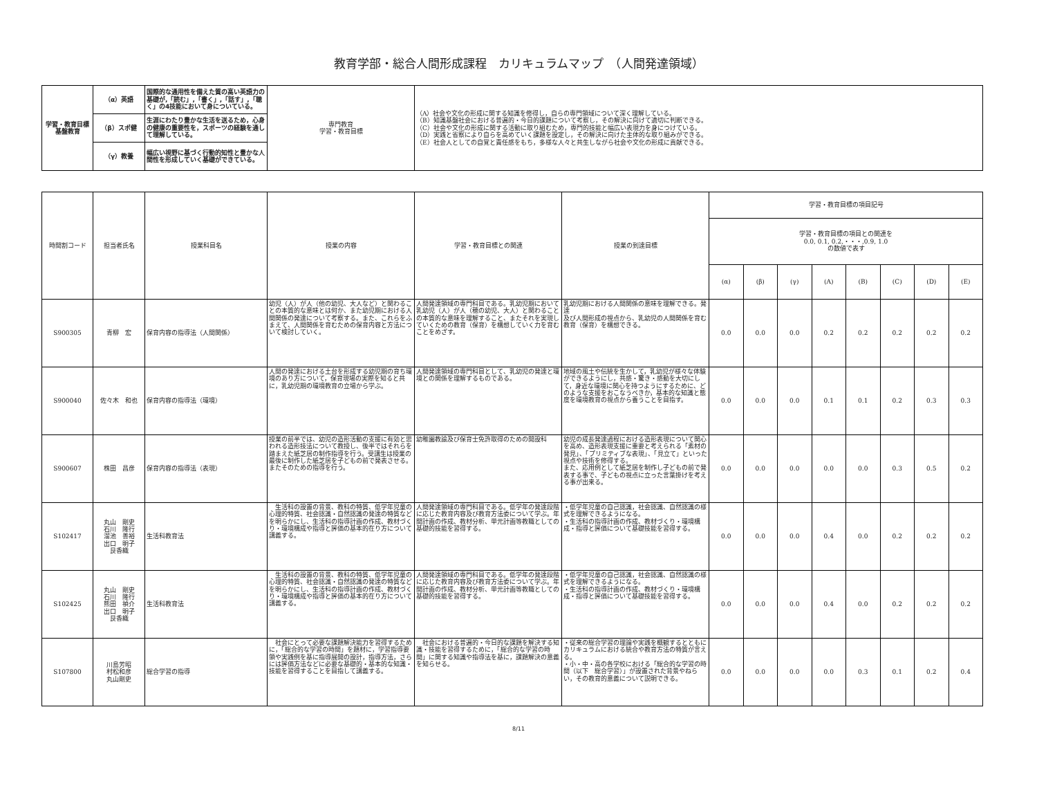教育学部・総合人間形成課程　カリキュラムマップ　（人間発達領域）
| 学習・教育目標 基盤教育 | （α）英語 | 国際的な通用性を備えた質の高い英語力の基礎が,「読む」,「書く」,「話す」,「聴く」の4技能において身についている。 | 専門教育 学習・教育目標 | （A）社会や文化の形成に関する知識を修得し，自らの専門領域について深く理解している。 （B）知識基盤社会における普遍的・今日的課題について考察し，その解決に向けて適切に判断できる。 （C）社会や文化の形成に関する活動に取り組むため，専門的技能と幅広い表現力を身につけている。 （D）実践と省察により自らを高めていく課題を設定し，その解決に向けた主体的な取り組みができる。 （E）社会人としての自覚と責任感をもち，多様な人々と共生しながら社会や文化の形成に貢献できる。 |
| | （β）スポ健 | 生涯にわたり豊かな生活を送るため，心身の健康の重要性を，スポーツの経験を通して理解している。 | | |
| | （γ）教養 | 幅広い視野に基づく行動的知性と豊かな人間性を形成していく基礎ができている。 | | |
| 時間割コード | 担当者氏名 | 授業科目名 | 授業の内容 | 学習・教育目標との関連 | 授業の到達目標 | 学習・教育目標の項目記号 | | | | | | | |
| --- | --- | --- | --- | --- | --- | --- | --- | --- | --- | --- | --- | --- | --- |
| | | | | | | 学習・教育目標の項目との関連を 0.0, 0.1, 0.2,・・・,0.9, 1.0 の数値で表す | | | | | | | |
| | | | | | | (α) | (β) | (γ) | (A) | (B) | (C) | (D) | (E) |
| S900305 | 青柳 宏 | 保育内容の指導法（人間関係） | 幼児（人）が人（他の幼児、大人など）と関わることの本質的な意味とは何か、また幼児期における人間関係の発達について考察する。また、これらをふまえて、人間関係を育むための保育内容と方法について検討していく。 | 人間発達領域の専門科目である。乳幼児期において乳幼児（人）が人（穂の幼児、大人）と関わることの本質的な意味を理解すること、またそれを実現していくための教育（保育）を構想していく力を育むことをめざす。 | 乳幼児期における人間関係の意味を理解できる。発達 及び人間形成の視点から、乳幼児の人間関係を育む 教育（保育）を構想できる。 | 0.0 | 0.0 | 0.0 | 0.2 | 0.2 | 0.2 | 0.2 | 0.2 |
| S900040 | 佐々木 和也 | 保育内容の指導法（環境） | 人間の発達における土台を形成する幼児期の育ち環境のあり方について，保育現場の実際を知ると共に，乳幼児期の環境教育の立場から学ぶ。 | 人間発達領域の専門科目として、乳幼児の発達と環境との関係を理解するものである。 | 地域の風土や伝統を生かして，乳幼児が様々な体験ができるようにし，共感・驚き・感動を大切にして，身近な環境に関心を持つようにするために、どのような支援をおこなうべきか，基本的な知識と態度を環境教育の視点から養うことを目指す。 | 0.0 | 0.0 | 0.0 | 0.1 | 0.1 | 0.2 | 0.3 | 0.3 |
| S900607 | 株田 昌彦 | 保育内容の指導法（表現） | 授業の前半では、幼児の造形活動の支援に有効と思われる造形技法について教授し、後半ではそれらを踏まえた紙芝居の制作指導を行う。受講生は授業の最後に制作した紙芝居を子どもの前で発表させる。またそのための指導を行う。 | 幼稚園教諭及び保育士免許取得のための開設科 | 幼児の成長発達過程における造形表現について関心を高め、造形表現支援に重要と考えられる「素材の発見」、「プリミティブな表現」、「見立て」といった視点や技術を修得する。 また、応用例として紙芝居を制作し子どもの前で発表する事で、子どもの視点に立った言葉掛けを考える事が出来る。 | 0.0 | 0.0 | 0.0 | 0.0 | 0.0 | 0.3 | 0.5 | 0.2 |
| S102417 | 丸山 剛史 石川 隆行 溜池 善裕 出口 明子 艮香織 | 生活科教育法 | 生活科の設置の背景、教科の特質、低学年児童の心理的特質、社会認識・自然認識の発達の特質などを明らかにし、生活科の指導計画の作成、教材づくり・環境構成や指導と評価の基本的在り方について講義する。 | 人間発達領域の専門科目である。低学年の発達段階に応じた教育内容及び教育方法委について学ぶ。年間計画の作成、教材分析、単元計画等教職としての基礎的技能を習得する。 | ・低学年児童の自己認識，社会認識、自然認識の様式を理解できるようになる。 ・生活科の指導計画の作成、教材づくり・環境構成・指導と評価について基礎技能を習得する。 | 0.0 | 0.0 | 0.0 | 0.4 | 0.0 | 0.2 | 0.2 | 0.2 |
| S102425 | 丸山 剛史 石川 隆行 熊田 禎介 出口 明子 艮香織 | 生活科教育法 | 生活科の設置の背景、教科の特質、低学年児童の心理的特質、社会認識・自然認識の発達の特質などを明らかにし、生活科の指導計画の作成、教材づくり・環境構成や指導と評価の基本的在り方について講義する。 | 人間発達領域の専門科目である。低学年の発達段階に応じた教育内容及び教育方法委について学ぶ。年間計画の作成、教材分析、単元計画等教職としての基礎的技能を習得する。 | ・低学年児童の自己認識，社会認識、自然認識の様式を理解できるようになる。 ・生活科の指導計画の作成、教材づくり・環境構成・指導と評価について基礎技能を習得する。 | 0.0 | 0.0 | 0.0 | 0.4 | 0.0 | 0.2 | 0.2 | 0.2 |
| S107800 | 川島芳昭 村松和彦 丸山剛史 | 総合学習の指導 | 社会にとって必要な課題解決能力を習得するために，「総合的な学習の時間」を題材に，学習指導要領や実践例を基に指導展開の設計，指導方法，さらには評価方法などに必要な基礎的・基本的な知識・技能を習得することを目指して講義する。 | 社会における普遍的・今日的な課題を解決する知識・技能を習得するために，「総合的な学習の時間」に関する知識や指導法を基に，課題解決の意義を知らせる。 | ・従来の総合学習の理論や実践を概観するとともにカリキュラムにおける統合や教育方法の特質が言える。 ・小・中・高の各学校における「総合的な学習の時間（以下 総合学習）」が設置された背景やねらい，その教育的意義について説明できる。 | 0.0 | 0.0 | 0.0 | 0.0 | 0.3 | 0.1 | 0.2 | 0.4 |
8/11